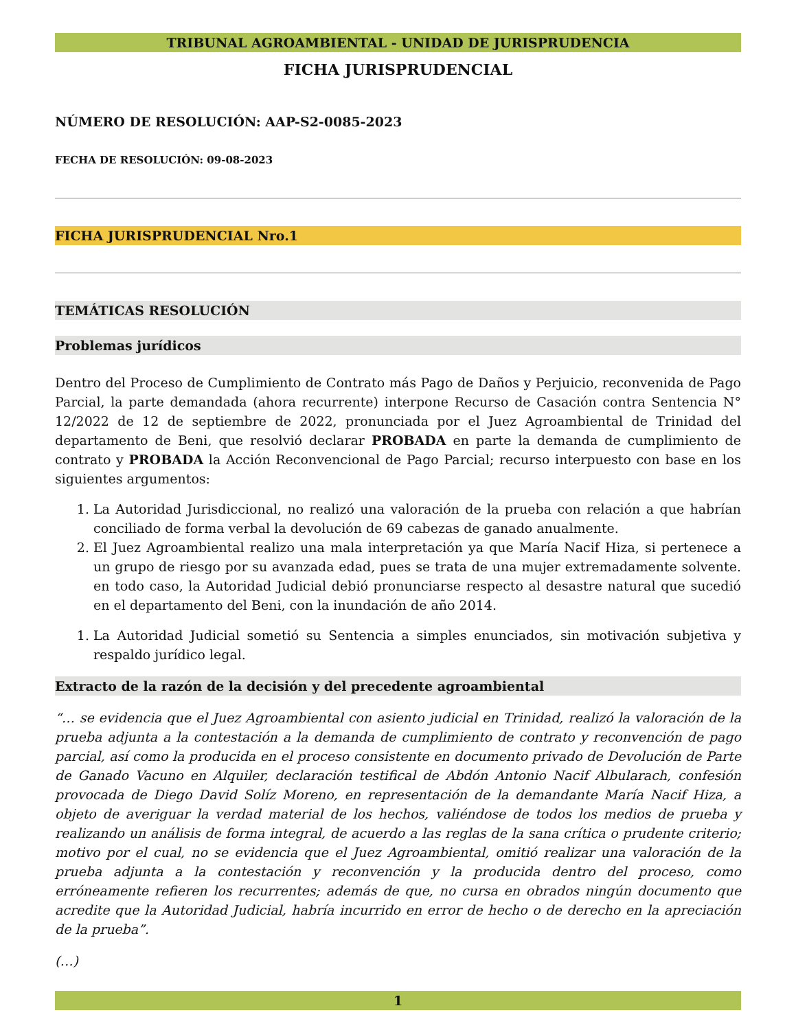TRIBUNAL AGROAMBIENTAL - UNIDAD DE JURISPRUDENCIA
FICHA JURISPRUDENCIAL
NÚMERO DE RESOLUCIÓN: AAP-S2-0085-2023
FECHA DE RESOLUCIÓN: 09-08-2023
FICHA JURISPRUDENCIAL Nro.1
TEMÁTICAS RESOLUCIÓN
Problemas jurídicos
Dentro del Proceso de Cumplimiento de Contrato más Pago de Daños y Perjuicio, reconvenida de Pago Parcial, la parte demandada (ahora recurrente) interpone Recurso de Casación contra Sentencia N° 12/2022 de 12 de septiembre de 2022, pronunciada por el Juez Agroambiental de Trinidad del departamento de Beni, que resolvió declarar PROBADA en parte la demanda de cumplimiento de contrato y PROBADA la Acción Reconvencional de Pago Parcial; recurso interpuesto con base en los siguientes argumentos:
1. La Autoridad Jurisdiccional, no realizó una valoración de la prueba con relación a que habrían conciliado de forma verbal la devolución de 69 cabezas de ganado anualmente.
2. El Juez Agroambiental realizo una mala interpretación ya que María Nacif Hiza, si pertenece a un grupo de riesgo por su avanzada edad, pues se trata de una mujer extremadamente solvente. en todo caso, la Autoridad Judicial debió pronunciarse respecto al desastre natural que sucedió en el departamento del Beni, con la inundación de año 2014.
1. La Autoridad Judicial sometió su Sentencia a simples enunciados, sin motivación subjetiva y respaldo jurídico legal.
Extracto de la razón de la decisión y del precedente agroambiental
“… se evidencia que el Juez Agroambiental con asiento judicial en Trinidad, realizó la valoración de la prueba adjunta a la contestación a la demanda de cumplimiento de contrato y reconvención de pago parcial, así como la producida en el proceso consistente en documento privado de Devolución de Parte de Ganado Vacuno en Alquiler, declaración testifical de Abdón Antonio Nacif Albularach, confesión provocada de Diego David Solíz Moreno, en representación de la demandante María Nacif Hiza, a objeto de averiguar la verdad material de los hechos, valiéndose de todos los medios de prueba y realizando un análisis de forma integral, de acuerdo a las reglas de la sana crítica o prudente criterio; motivo por el cual, no se evidencia que el Juez Agroambiental, omitió realizar una valoración de la prueba adjunta a la contestación y reconvención y la producida dentro del proceso, como erróneamente refieren los recurrentes; además de que, no cursa en obrados ningún documento que acredite que la Autoridad Judicial, habría incurrido en error de hecho o de derecho en la apreciación de la prueba”.
(…)
1